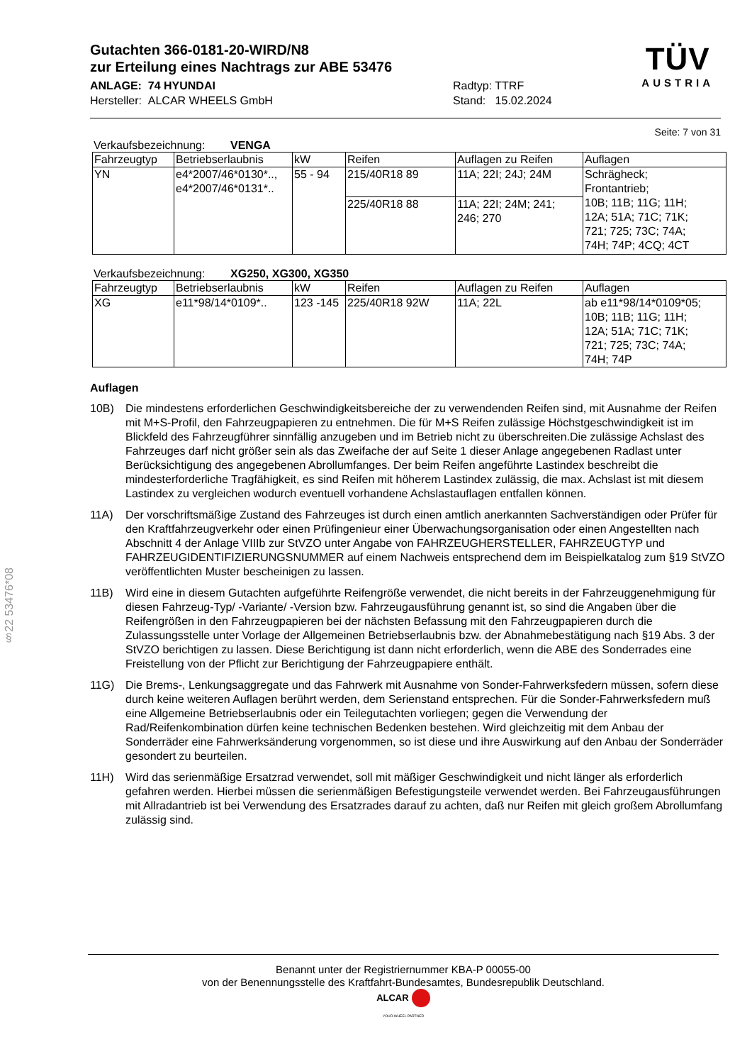Gutachten 366-0181-20-WIRD/N8
zur Erteilung eines Nachtrags zur ABE 53476
ANLAGE: 74 HYUNDAI
Hersteller: ALCAR WHEELS GmbH
Radtyp: TTRF
Stand: 15.02.2024
TÜV
AUSTRIA
Seite: 7 von 31
Verkaufsbezeichnung: VENGA
| Fahrzeugtyp | Betriebserlaubnis | kW | Reifen | Auflagen zu Reifen | Auflagen |
| --- | --- | --- | --- | --- | --- |
| YN | e4*2007/46*0130*.., e4*2007/46*0131*.. | 55 - 94 | 215/40R18 89 | 11A; 22I; 24J; 24M | Schrägheck; Frontantrieb; 10B; 11B; 11G; 11H; 12A; 51A; 71C; 71K; 721; 725; 73C; 74A; 74H; 74P; 4CQ; 4CT |
| | | | 225/40R18 88 | 11A; 22I; 24M; 241; 246; 270 | |
Verkaufsbezeichnung: XG250, XG300, XG350
| Fahrzeugtyp | Betriebserlaubnis | kW | Reifen | Auflagen zu Reifen | Auflagen |
| --- | --- | --- | --- | --- | --- |
| XG | e11*98/14*0109*.. | 123 -145 | 225/40R18 92W | 11A; 22L | ab e11*98/14*0109*05; 10B; 11B; 11G; 11H; 12A; 51A; 71C; 71K; 721; 725; 73C; 74A; 74H; 74P |
Auflagen
10B) Die mindestens erforderlichen Geschwindigkeitsbereiche der zu verwendenden Reifen sind, mit Ausnahme der Reifen mit M+S-Profil, den Fahrzeugpapieren zu entnehmen. Die für M+S Reifen zulässige Höchstgeschwindigkeit ist im Blickfeld des Fahrzeugführer sinnfällig anzugeben und im Betrieb nicht zu überschreiten.Die zulässige Achslast des Fahrzeuges darf nicht größer sein als das Zweifache der auf Seite 1 dieser Anlage angegebenen Radlast unter Berücksichtigung des angegebenen Abrollumfanges. Der beim Reifen angeführte Lastindex beschreibt die mindesterforderliche Tragfähigkeit, es sind Reifen mit höherem Lastindex zulässig, die max. Achslast ist mit diesem Lastindex zu vergleichen wodurch eventuell vorhandene Achslastauflagen entfallen können.
11A) Der vorschriftsmäßige Zustand des Fahrzeuges ist durch einen amtlich anerkannten Sachverständigen oder Prüfer für den Kraftfahrzeugverkehr oder einen Prüfingenieur einer Überwachungsorganisation oder einen Angestellten nach Abschnitt 4 der Anlage VIIIb zur StVZO unter Angabe von FAHRZEUGHERSTELLER, FAHRZEUGTYP und FAHRZEUGIDENTIFIZIERUNGSNUMMER auf einem Nachweis entsprechend dem im Beispielkatalog zum §19 StVZO veröffentlichten Muster bescheinigen zu lassen.
11B) Wird eine in diesem Gutachten aufgeführte Reifengröße verwendet, die nicht bereits in der Fahrzeuggenehmigung für diesen Fahrzeug-Typ/ -Variante/ -Version bzw. Fahrzeugausführung genannt ist, so sind die Angaben über die Reifengrößen in den Fahrzeugpapieren bei der nächsten Befassung mit den Fahrzeugpapieren durch die Zulassungsstelle unter Vorlage der Allgemeinen Betriebserlaubnis bzw. der Abnahmebestätigung nach §19 Abs. 3 der StVZO berichtigen zu lassen. Diese Berichtigung ist dann nicht erforderlich, wenn die ABE des Sonderrades eine Freistellung von der Pflicht zur Berichtigung der Fahrzeugpapiere enthält.
11G) Die Brems-, Lenkungsaggregate und das Fahrwerk mit Ausnahme von Sonder-Fahrwerksfedern müssen, sofern diese durch keine weiteren Auflagen berührt werden, dem Serienstand entsprechen. Für die Sonder-Fahrwerksfedern muß eine Allgemeine Betriebserlaubnis oder ein Teilegutachten vorliegen; gegen die Verwendung der Rad/Reifenkombination dürfen keine technischen Bedenken bestehen. Wird gleichzeitig mit dem Anbau der Sonderräder eine Fahrwerksänderung vorgenommen, so ist diese und ihre Auswirkung auf den Anbau der Sonderräder gesondert zu beurteilen.
11H) Wird das serienmäßige Ersatzrad verwendet, soll mit mäßiger Geschwindigkeit und nicht länger als erforderlich gefahren werden. Hierbei müssen die serienmäßigen Befestigungsteile verwendet werden. Bei Fahrzeugausführungen mit Allradantrieb ist bei Verwendung des Ersatzrades darauf zu achten, daß nur Reifen mit gleich großem Abrollumfang zulässig sind.
§22 53476*08
Benannt unter der Registriernummer KBA-P 00055-00
von der Benennungsstelle des Kraftfahrt-Bundesamtes, Bundesrepublik Deutschland.
ALCAR
YOUR WHEEL PARTNER